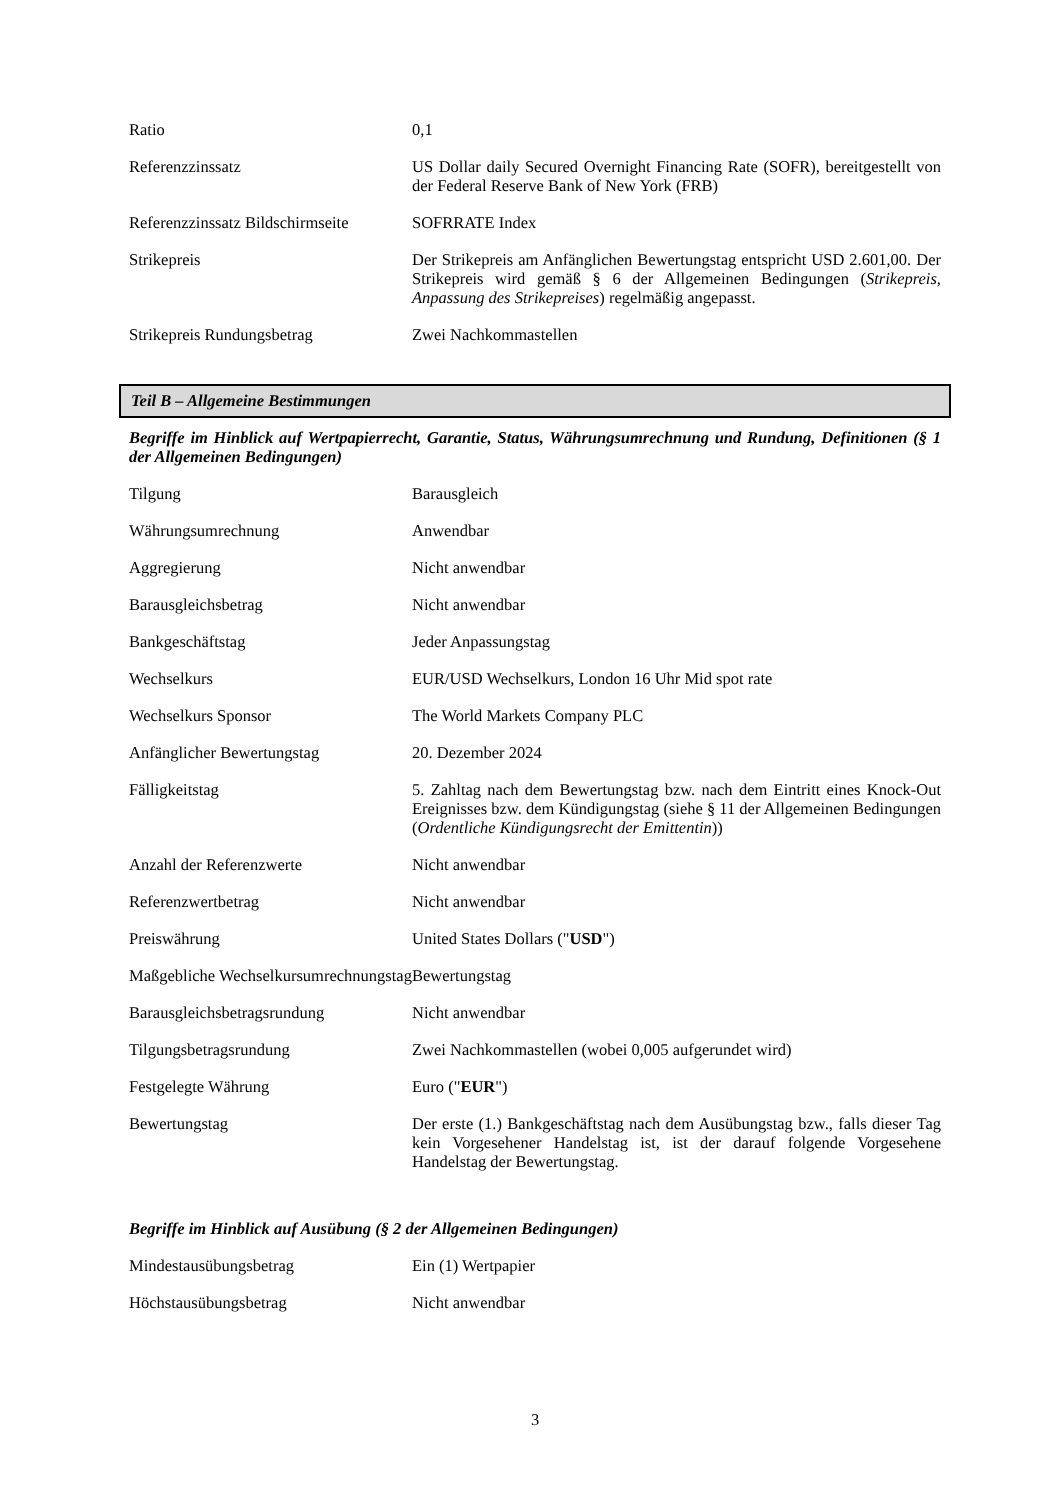| Ratio | 0,1 |
| Referenzzinssatz | US Dollar daily Secured Overnight Financing Rate (SOFR), bereitgestellt von der Federal Reserve Bank of New York (FRB) |
| Referenzzinssatz Bildschirmseite | SOFRRATE Index |
| Strikepreis | Der Strikepreis am Anfänglichen Bewertungstag entspricht USD 2.601,00. Der Strikepreis wird gemäß § 6 der Allgemeinen Bedingungen ( Strikepreis, Anpassung des Strikepreises ) regelmäßig angepasst. |
| Strikepreis Rundungsbetrag | Zwei Nachkommastellen |
Teil B – Allgemeine Bestimmungen
Begriffe im Hinblick auf Wertpapierrecht, Garantie, Status, Währungsumrechnung und Rundung, Definitionen (§ 1 der Allgemeinen Bedingungen)
| Tilgung | Barausgleich |
| Währungsumrechnung | Anwendbar |
| Aggregierung | Nicht anwendbar |
| Barausgleichsbetrag | Nicht anwendbar |
| Bankgeschäftstag | Jeder Anpassungstag |
| Wechselkurs | EUR/USD Wechselkurs, London 16 Uhr Mid spot rate |
| Wechselkurs Sponsor | The World Markets Company PLC |
| Anfänglicher Bewertungstag | 20. Dezember 2024 |
| Fälligkeitstag | 5. Zahltag nach dem Bewertungstag bzw. nach dem Eintritt eines Knock-Out Ereignisses bzw. dem Kündigungstag (siehe § 11 der Allgemeinen Bedingungen ( Ordentliche Kündigungsrecht der Emittentin )) |
| Anzahl der Referenzwerte | Nicht anwendbar |
| Referenzwertbetrag | Nicht anwendbar |
| Preiswährung | United States Dollars (" USD ") |
| Maßgebliche Wechselkursumrechnungstag | Bewertungstag |
| Barausgleichsbetragsrundung | Nicht anwendbar |
| Tilgungsbetragsrundung | Zwei Nachkommastellen (wobei 0,005 aufgerundet wird) |
| Festgelegte Währung | Euro (" EUR ") |
| Bewertungstag | Der erste (1.) Bankgeschäftstag nach dem Ausübungstag bzw., falls dieser Tag kein Vorgesehener Handelstag ist, ist der darauf folgende Vorgesehene Handelstag der Bewertungstag. |
Begriffe im Hinblick auf Ausübung (§ 2 der Allgemeinen Bedingungen)
| Mindestausübungsbetrag | Ein (1) Wertpapier |
| Höchstausübungsbetrag | Nicht anwendbar |
3